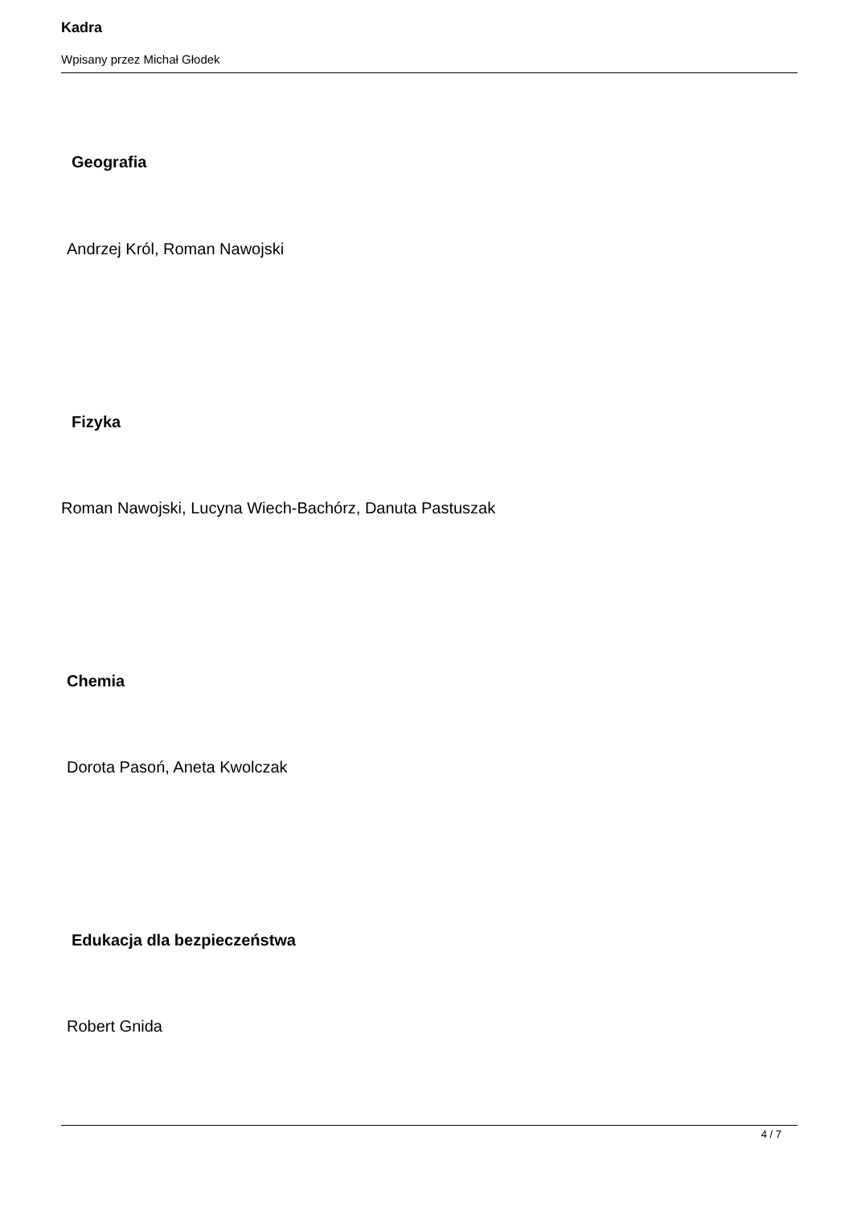Kadra
Wpisany przez Michał Głodek
Geografia
Andrzej Król, Roman Nawojski
Fizyka
Roman Nawojski, Lucyna Wiech-Bachórz, Danuta Pastuszak
Chemia
Dorota Pasoń, Aneta Kwolczak
Edukacja dla bezpieczeństwa
Robert Gnida
4 / 7